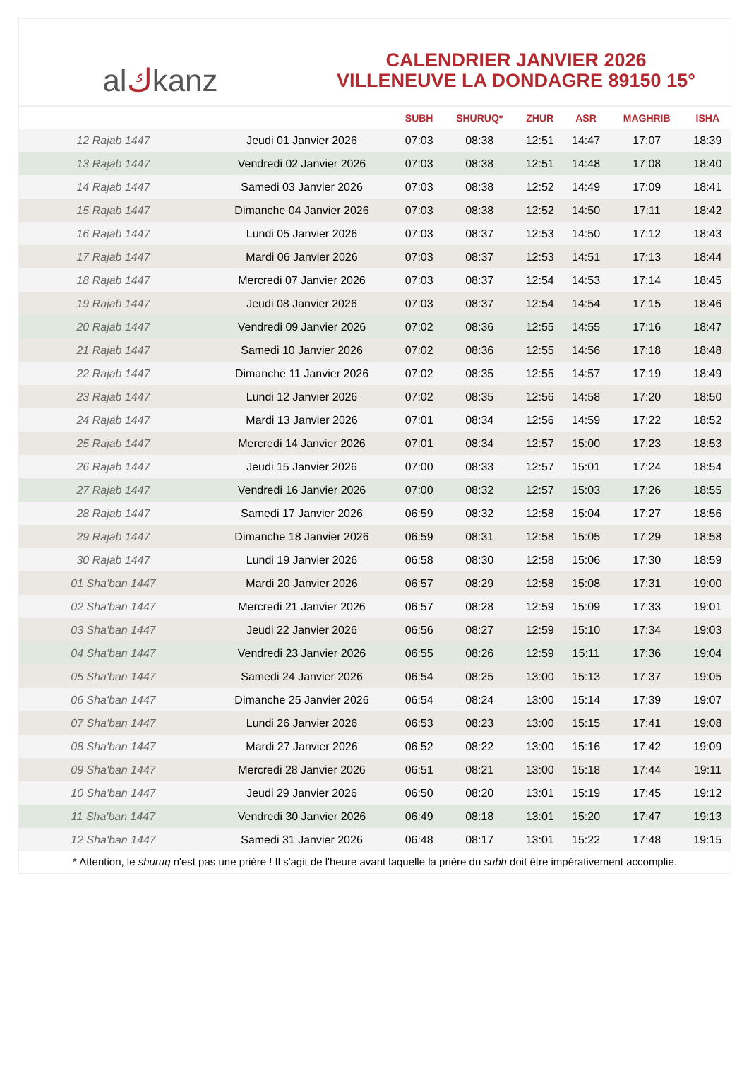al ك kanz
CALENDRIER JANVIER 2026
VILLENEUVE LA DONDAGRE 89150 15°
| | | SUBH | SHURUQ* | ZHUR | ASR | MAGHRIB | ISHA |
| --- | --- | --- | --- | --- | --- | --- | --- |
| 12 Rajab 1447 | Jeudi 01 Janvier 2026 | 07:03 | 08:38 | 12:51 | 14:47 | 17:07 | 18:39 |
| 13 Rajab 1447 | Vendredi 02 Janvier 2026 | 07:03 | 08:38 | 12:51 | 14:48 | 17:08 | 18:40 |
| 14 Rajab 1447 | Samedi 03 Janvier 2026 | 07:03 | 08:38 | 12:52 | 14:49 | 17:09 | 18:41 |
| 15 Rajab 1447 | Dimanche 04 Janvier 2026 | 07:03 | 08:38 | 12:52 | 14:50 | 17:11 | 18:42 |
| 16 Rajab 1447 | Lundi 05 Janvier 2026 | 07:03 | 08:37 | 12:53 | 14:50 | 17:12 | 18:43 |
| 17 Rajab 1447 | Mardi 06 Janvier 2026 | 07:03 | 08:37 | 12:53 | 14:51 | 17:13 | 18:44 |
| 18 Rajab 1447 | Mercredi 07 Janvier 2026 | 07:03 | 08:37 | 12:54 | 14:53 | 17:14 | 18:45 |
| 19 Rajab 1447 | Jeudi 08 Janvier 2026 | 07:03 | 08:37 | 12:54 | 14:54 | 17:15 | 18:46 |
| 20 Rajab 1447 | Vendredi 09 Janvier 2026 | 07:02 | 08:36 | 12:55 | 14:55 | 17:16 | 18:47 |
| 21 Rajab 1447 | Samedi 10 Janvier 2026 | 07:02 | 08:36 | 12:55 | 14:56 | 17:18 | 18:48 |
| 22 Rajab 1447 | Dimanche 11 Janvier 2026 | 07:02 | 08:35 | 12:55 | 14:57 | 17:19 | 18:49 |
| 23 Rajab 1447 | Lundi 12 Janvier 2026 | 07:02 | 08:35 | 12:56 | 14:58 | 17:20 | 18:50 |
| 24 Rajab 1447 | Mardi 13 Janvier 2026 | 07:01 | 08:34 | 12:56 | 14:59 | 17:22 | 18:52 |
| 25 Rajab 1447 | Mercredi 14 Janvier 2026 | 07:01 | 08:34 | 12:57 | 15:00 | 17:23 | 18:53 |
| 26 Rajab 1447 | Jeudi 15 Janvier 2026 | 07:00 | 08:33 | 12:57 | 15:01 | 17:24 | 18:54 |
| 27 Rajab 1447 | Vendredi 16 Janvier 2026 | 07:00 | 08:32 | 12:57 | 15:03 | 17:26 | 18:55 |
| 28 Rajab 1447 | Samedi 17 Janvier 2026 | 06:59 | 08:32 | 12:58 | 15:04 | 17:27 | 18:56 |
| 29 Rajab 1447 | Dimanche 18 Janvier 2026 | 06:59 | 08:31 | 12:58 | 15:05 | 17:29 | 18:58 |
| 30 Rajab 1447 | Lundi 19 Janvier 2026 | 06:58 | 08:30 | 12:58 | 15:06 | 17:30 | 18:59 |
| 01 Sha'ban 1447 | Mardi 20 Janvier 2026 | 06:57 | 08:29 | 12:58 | 15:08 | 17:31 | 19:00 |
| 02 Sha'ban 1447 | Mercredi 21 Janvier 2026 | 06:57 | 08:28 | 12:59 | 15:09 | 17:33 | 19:01 |
| 03 Sha'ban 1447 | Jeudi 22 Janvier 2026 | 06:56 | 08:27 | 12:59 | 15:10 | 17:34 | 19:03 |
| 04 Sha'ban 1447 | Vendredi 23 Janvier 2026 | 06:55 | 08:26 | 12:59 | 15:11 | 17:36 | 19:04 |
| 05 Sha'ban 1447 | Samedi 24 Janvier 2026 | 06:54 | 08:25 | 13:00 | 15:13 | 17:37 | 19:05 |
| 06 Sha'ban 1447 | Dimanche 25 Janvier 2026 | 06:54 | 08:24 | 13:00 | 15:14 | 17:39 | 19:07 |
| 07 Sha'ban 1447 | Lundi 26 Janvier 2026 | 06:53 | 08:23 | 13:00 | 15:15 | 17:41 | 19:08 |
| 08 Sha'ban 1447 | Mardi 27 Janvier 2026 | 06:52 | 08:22 | 13:00 | 15:16 | 17:42 | 19:09 |
| 09 Sha'ban 1447 | Mercredi 28 Janvier 2026 | 06:51 | 08:21 | 13:00 | 15:18 | 17:44 | 19:11 |
| 10 Sha'ban 1447 | Jeudi 29 Janvier 2026 | 06:50 | 08:20 | 13:01 | 15:19 | 17:45 | 19:12 |
| 11 Sha'ban 1447 | Vendredi 30 Janvier 2026 | 06:49 | 08:18 | 13:01 | 15:20 | 17:47 | 19:13 |
| 12 Sha'ban 1447 | Samedi 31 Janvier 2026 | 06:48 | 08:17 | 13:01 | 15:22 | 17:48 | 19:15 |
* Attention, le shuruq n'est pas une prière ! Il s'agit de l'heure avant laquelle la prière du subh doit être impérativement accomplie.